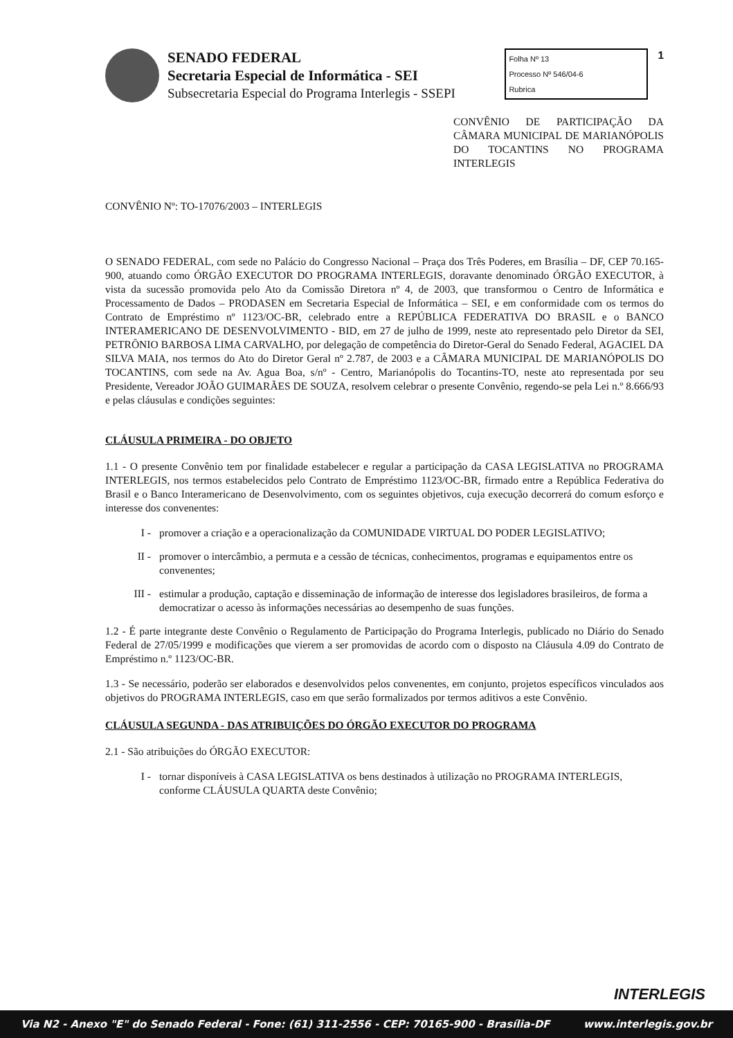SENADO FEDERAL
Secretaria Especial de Informática - SEI
Subsecretaria Especial do Programa Interlegis - SSEPI
Folha Nº 13
Processo Nº 546/04-6
Rubrica
1
CONVÊNIO DE PARTICIPAÇÃO DA CÂMARA MUNICIPAL DE MARIANÓPOLIS DO TOCANTINS NO PROGRAMA INTERLEGIS
CONVÊNIO Nº: TO-17076/2003 – INTERLEGIS
O SENADO FEDERAL, com sede no Palácio do Congresso Nacional – Praça dos Três Poderes, em Brasília – DF, CEP 70.165-900, atuando como ÓRGÃO EXECUTOR DO PROGRAMA INTERLEGIS, doravante denominado ÓRGÃO EXECUTOR, à vista da sucessão promovida pelo Ato da Comissão Diretora nº 4, de 2003, que transformou o Centro de Informática e Processamento de Dados – PRODASEN em Secretaria Especial de Informática – SEI, e em conformidade com os termos do Contrato de Empréstimo nº 1123/OC-BR, celebrado entre a REPÚBLICA FEDERATIVA DO BRASIL e o BANCO INTERAMERICANO DE DESENVOLVIMENTO - BID, em 27 de julho de 1999, neste ato representado pelo Diretor da SEI, PETRÔNIO BARBOSA LIMA CARVALHO, por delegação de competência do Diretor-Geral do Senado Federal, AGACIEL DA SILVA MAIA, nos termos do Ato do Diretor Geral nº 2.787, de 2003 e a CÂMARA MUNICIPAL DE MARIANÓPOLIS DO TOCANTINS, com sede na Av. Agua Boa, s/nº - Centro, Marianópolis do Tocantins-TO, neste ato representada por seu Presidente, Vereador JOÃO GUIMARÃES DE SOUZA, resolvem celebrar o presente Convênio, regendo-se pela Lei n.º 8.666/93 e pelas cláusulas e condições seguintes:
CLÁUSULA PRIMEIRA - DO OBJETO
1.1 - O presente Convênio tem por finalidade estabelecer e regular a participação da CASA LEGISLATIVA no PROGRAMA INTERLEGIS, nos termos estabelecidos pelo Contrato de Empréstimo 1123/OC-BR, firmado entre a República Federativa do Brasil e o Banco Interamericano de Desenvolvimento, com os seguintes objetivos, cuja execução decorrerá do comum esforço e interesse dos convenentes:
I - promover a criação e a operacionalização da COMUNIDADE VIRTUAL DO PODER LEGISLATIVO;
II - promover o intercâmbio, a permuta e a cessão de técnicas, conhecimentos, programas e equipamentos entre os convenentes;
III -
estimular a produção, captação e disseminação de informação de interesse dos legisladores brasileiros, de forma a democratizar o acesso às informações necessárias ao desempenho de suas funções.
1.2 - É parte integrante deste Convênio o Regulamento de Participação do Programa Interlegis, publicado no Diário do Senado Federal de 27/05/1999 e modificações que vierem a ser promovidas de acordo com o disposto na Cláusula 4.09 do Contrato de Empréstimo n.º 1123/OC-BR.
1.3 - Se necessário, poderão ser elaborados e desenvolvidos pelos convenentes, em conjunto, projetos específicos vinculados aos objetivos do PROGRAMA INTERLEGIS, caso em que serão formalizados por termos aditivos a este Convênio.
CLÁUSULA SEGUNDA - DAS ATRIBUIÇÕES DO ÓRGÃO EXECUTOR DO PROGRAMA
2.1 - São atribuições do ÓRGÃO EXECUTOR:
I - tornar disponíveis à CASA LEGISLATIVA os bens destinados à utilização no PROGRAMA INTERLEGIS, conforme CLÁUSULA QUARTA deste Convênio;
INTERLEGIS
Via N2 - Anexo "E" do Senado Federal - Fone: (61) 311-2556 - CEP: 70165-900 - Brasília-DF www.interlegis.gov.br